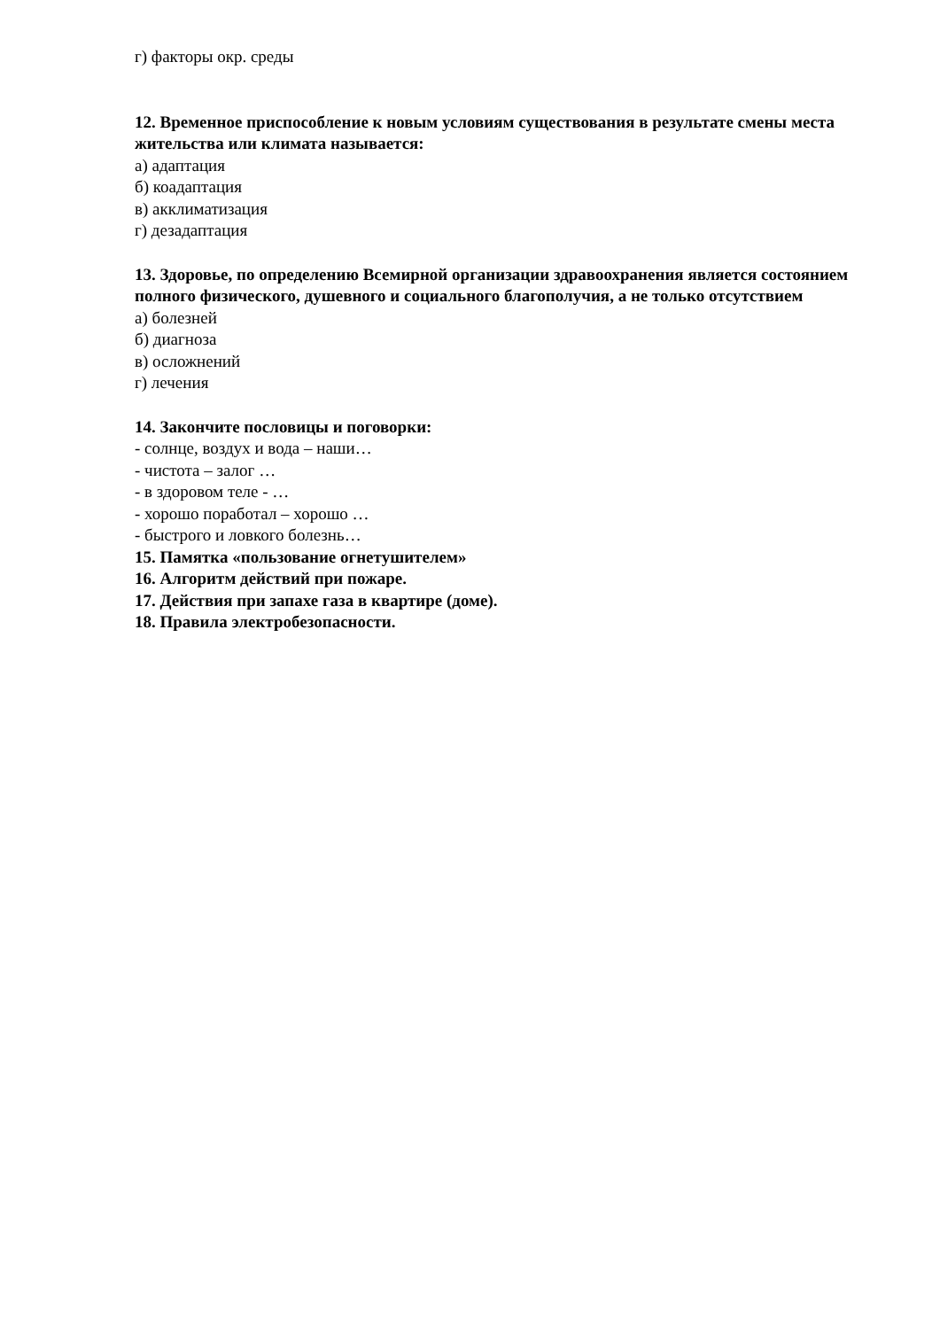г) факторы окр. среды
12. Временное приспособление к новым условиям существования в результате смены места жительства или климата называется:
а) адаптация
б) коадаптация
в) акклиматизация
г) дезадаптация
13. Здоровье, по определению Всемирной организации здравоохранения является состоянием полного физического, душевного и социального благополучия, а не только отсутствием
а) болезней
б) диагноза
в) осложнений
г) лечения
14. Закончите пословицы и поговорки:
- солнце, воздух и вода – наши…
- чистота – залог …
- в здоровом теле - …
- хорошо поработал – хорошо …
- быстрого и ловкого болезнь…
15. Памятка «пользование огнетушителем»
16. Алгоритм действий при пожаре.
17. Действия при запахе газа в квартире (доме).
18. Правила электробезопасности.